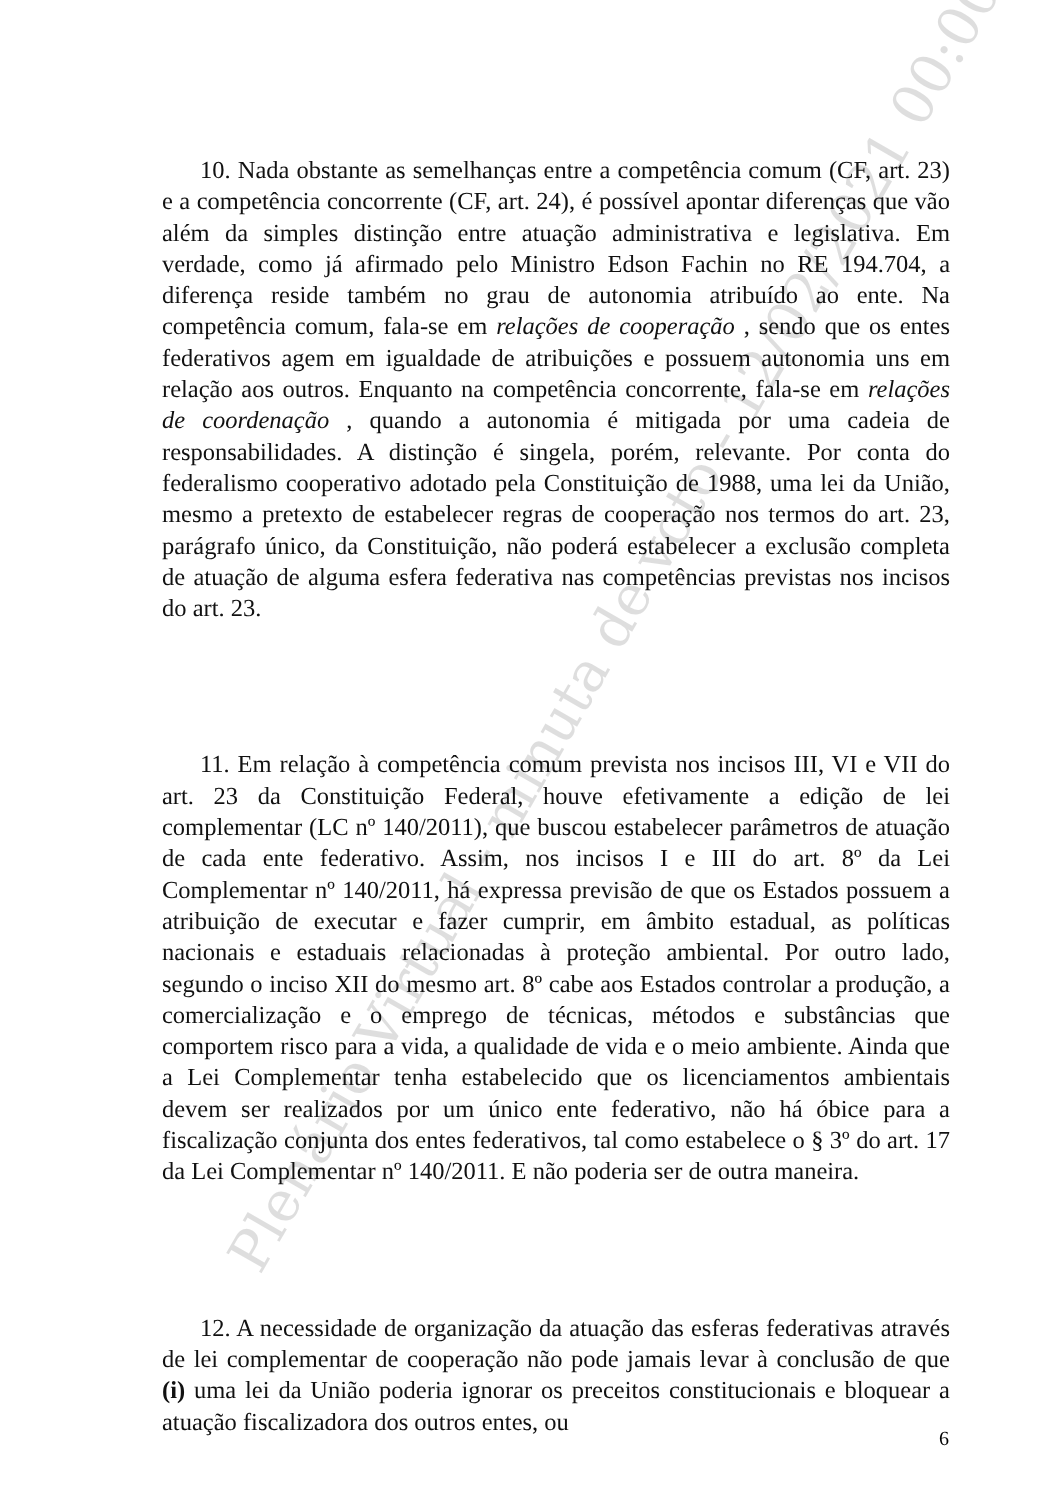Plenário Virtual - minuta de voto - 12/02/2021 00:00
10. Nada obstante as semelhanças entre a competência comum (CF, art. 23) e a competência concorrente (CF, art. 24), é possível apontar diferenças que vão além da simples distinção entre atuação administrativa e legislativa. Em verdade, como já afirmado pelo Ministro Edson Fachin no RE 194.704, a diferença reside também no grau de autonomia atribuído ao ente. Na competência comum, fala-se em relações de cooperação , sendo que os entes federativos agem em igualdade de atribuições e possuem autonomia uns em relação aos outros. Enquanto na competência concorrente, fala-se em relações de coordenação , quando a autonomia é mitigada por uma cadeia de responsabilidades. A distinção é singela, porém, relevante. Por conta do federalismo cooperativo adotado pela Constituição de 1988, uma lei da União, mesmo a pretexto de estabelecer regras de cooperação nos termos do art. 23, parágrafo único, da Constituição, não poderá estabelecer a exclusão completa de atuação de alguma esfera federativa nas competências previstas nos incisos do art. 23.
11. Em relação à competência comum prevista nos incisos III, VI e VII do art. 23 da Constituição Federal, houve efetivamente a edição de lei complementar (LC nº 140/2011), que buscou estabelecer parâmetros de atuação de cada ente federativo. Assim, nos incisos I e III do art. 8º da Lei Complementar nº 140/2011, há expressa previsão de que os Estados possuem a atribuição de executar e fazer cumprir, em âmbito estadual, as políticas nacionais e estaduais relacionadas à proteção ambiental. Por outro lado, segundo o inciso XII do mesmo art. 8º cabe aos Estados controlar a produção, a comercialização e o emprego de técnicas, métodos e substâncias que comportem risco para a vida, a qualidade de vida e o meio ambiente. Ainda que a Lei Complementar tenha estabelecido que os licenciamentos ambientais devem ser realizados por um único ente federativo, não há óbice para a fiscalização conjunta dos entes federativos, tal como estabelece o § 3º do art. 17 da Lei Complementar nº 140/2011. E não poderia ser de outra maneira.
12. A necessidade de organização da atuação das esferas federativas através de lei complementar de cooperação não pode jamais levar à conclusão de que (i) uma lei da União poderia ignorar os preceitos constitucionais e bloquear a atuação fiscalizadora dos outros entes, ou
6